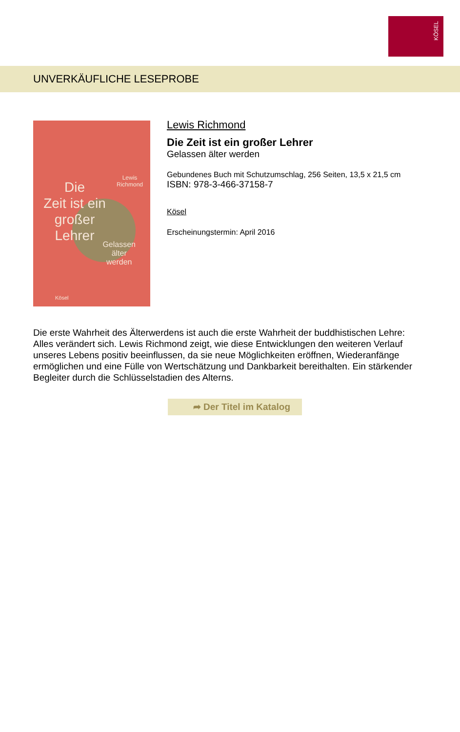KÖSEL
UNVERKÄUFLICHE LESEPROBE
Lewis
Richmond
Die
Zeit ist ein
großer
Lehrer
Gelassen
älter
werden
Kösel
Lewis Richmond
Die Zeit ist ein großer Lehrer
Gelassen älter werden
Gebundenes Buch mit Schutzumschlag, 256 Seiten, 13,5 x 21,5 cm
ISBN: 978-3-466-37158-7
Kösel
Erscheinungstermin: April 2016
Die erste Wahrheit des Älterwerdens ist auch die erste Wahrheit der buddhistischen Lehre: Alles verändert sich. Lewis Richmond zeigt, wie diese Entwicklungen den weiteren Verlauf unseres Lebens positiv beeinflussen, da sie neue Möglichkeiten eröffnen, Wiederanfänge ermöglichen und eine Fülle von Wertschätzung und Dankbarkeit bereithalten. Ein stärkender Begleiter durch die Schlüsselstadien des Alterns.
➦ Der Titel im Katalog